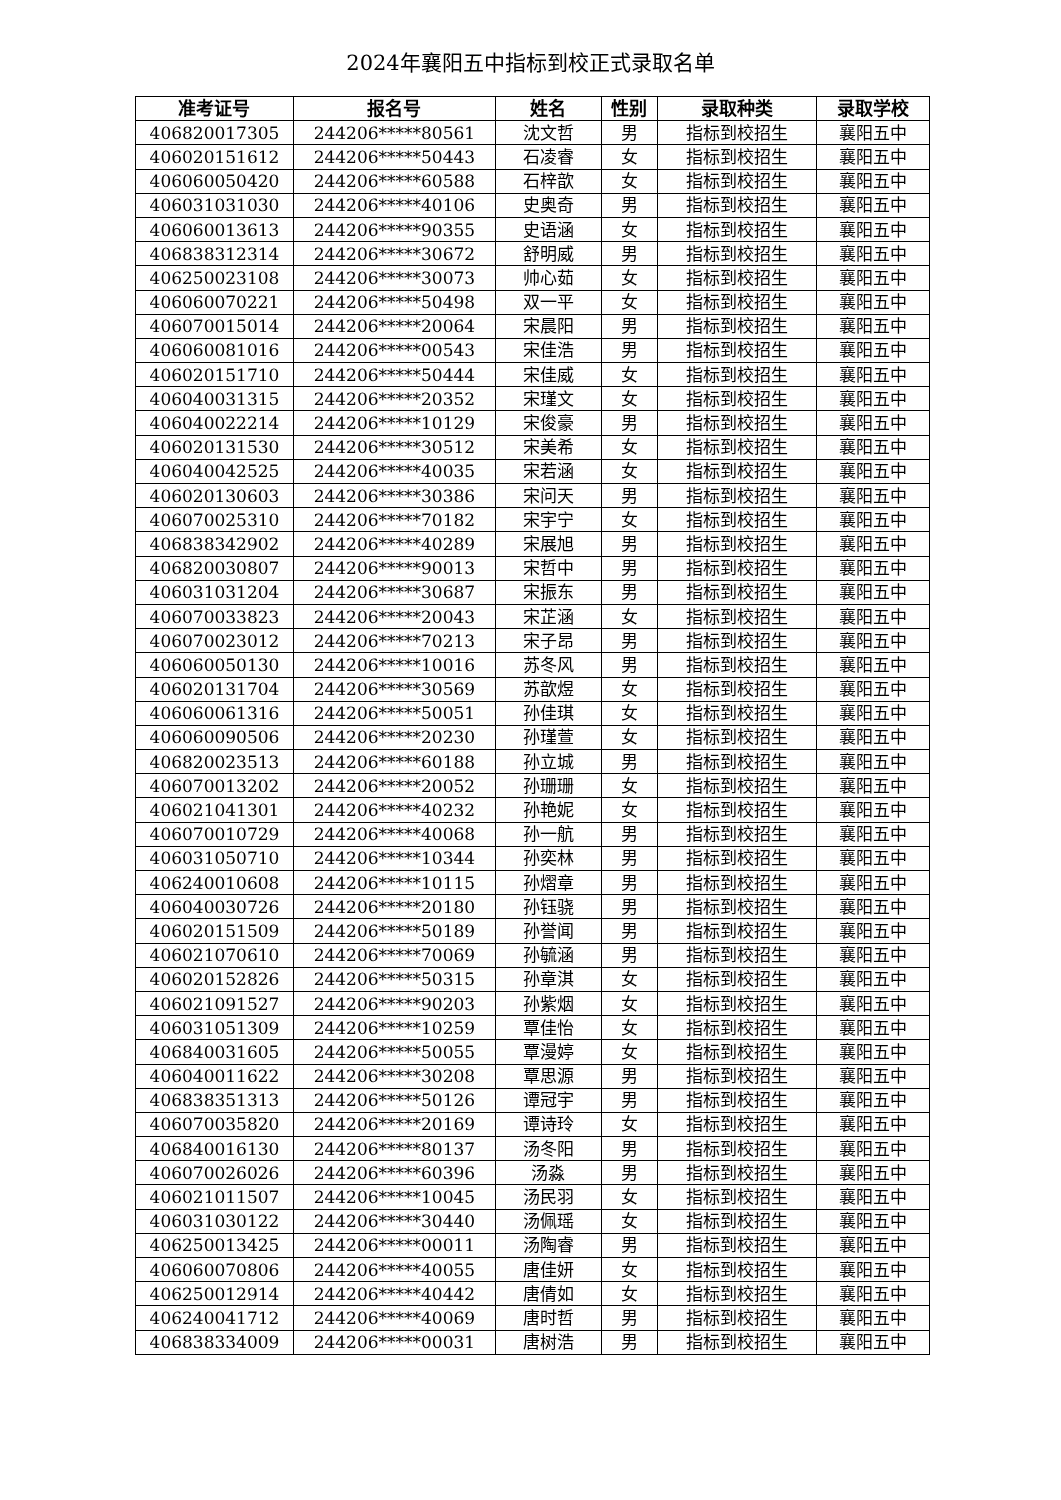2024年襄阳五中指标到校正式录取名单
| 准考证号 | 报名号 | 姓名 | 性别 | 录取种类 | 录取学校 |
| --- | --- | --- | --- | --- | --- |
| 406820017305 | 244206*****80561 | 沈文哲 | 男 | 指标到校招生 | 襄阳五中 |
| 406020151612 | 244206*****50443 | 石凌睿 | 女 | 指标到校招生 | 襄阳五中 |
| 406060050420 | 244206*****60588 | 石梓歆 | 女 | 指标到校招生 | 襄阳五中 |
| 406031031030 | 244206*****40106 | 史奥奇 | 男 | 指标到校招生 | 襄阳五中 |
| 406060013613 | 244206*****90355 | 史语涵 | 女 | 指标到校招生 | 襄阳五中 |
| 406838312314 | 244206*****30672 | 舒明威 | 男 | 指标到校招生 | 襄阳五中 |
| 406250023108 | 244206*****30073 | 帅心茹 | 女 | 指标到校招生 | 襄阳五中 |
| 406060070221 | 244206*****50498 | 双一平 | 女 | 指标到校招生 | 襄阳五中 |
| 406070015014 | 244206*****20064 | 宋晨阳 | 男 | 指标到校招生 | 襄阳五中 |
| 406060081016 | 244206*****00543 | 宋佳浩 | 男 | 指标到校招生 | 襄阳五中 |
| 406020151710 | 244206*****50444 | 宋佳威 | 女 | 指标到校招生 | 襄阳五中 |
| 406040031315 | 244206*****20352 | 宋瑾文 | 女 | 指标到校招生 | 襄阳五中 |
| 406040022214 | 244206*****10129 | 宋俊豪 | 男 | 指标到校招生 | 襄阳五中 |
| 406020131530 | 244206*****30512 | 宋美希 | 女 | 指标到校招生 | 襄阳五中 |
| 406040042525 | 244206*****40035 | 宋若涵 | 女 | 指标到校招生 | 襄阳五中 |
| 406020130603 | 244206*****30386 | 宋问天 | 男 | 指标到校招生 | 襄阳五中 |
| 406070025310 | 244206*****70182 | 宋宇宁 | 女 | 指标到校招生 | 襄阳五中 |
| 406838342902 | 244206*****40289 | 宋展旭 | 男 | 指标到校招生 | 襄阳五中 |
| 406820030807 | 244206*****90013 | 宋哲中 | 男 | 指标到校招生 | 襄阳五中 |
| 406031031204 | 244206*****30687 | 宋振东 | 男 | 指标到校招生 | 襄阳五中 |
| 406070033823 | 244206*****20043 | 宋芷涵 | 女 | 指标到校招生 | 襄阳五中 |
| 406070023012 | 244206*****70213 | 宋子昂 | 男 | 指标到校招生 | 襄阳五中 |
| 406060050130 | 244206*****10016 | 苏冬风 | 男 | 指标到校招生 | 襄阳五中 |
| 406020131704 | 244206*****30569 | 苏歆煜 | 女 | 指标到校招生 | 襄阳五中 |
| 406060061316 | 244206*****50051 | 孙佳琪 | 女 | 指标到校招生 | 襄阳五中 |
| 406060090506 | 244206*****20230 | 孙瑾萱 | 女 | 指标到校招生 | 襄阳五中 |
| 406820023513 | 244206*****60188 | 孙立城 | 男 | 指标到校招生 | 襄阳五中 |
| 406070013202 | 244206*****20052 | 孙珊珊 | 女 | 指标到校招生 | 襄阳五中 |
| 406021041301 | 244206*****40232 | 孙艳妮 | 女 | 指标到校招生 | 襄阳五中 |
| 406070010729 | 244206*****40068 | 孙一航 | 男 | 指标到校招生 | 襄阳五中 |
| 406031050710 | 244206*****10344 | 孙奕林 | 男 | 指标到校招生 | 襄阳五中 |
| 406240010608 | 244206*****10115 | 孙熠章 | 男 | 指标到校招生 | 襄阳五中 |
| 406040030726 | 244206*****20180 | 孙钰骁 | 男 | 指标到校招生 | 襄阳五中 |
| 406020151509 | 244206*****50189 | 孙誉闻 | 男 | 指标到校招生 | 襄阳五中 |
| 406021070610 | 244206*****70069 | 孙毓涵 | 男 | 指标到校招生 | 襄阳五中 |
| 406020152826 | 244206*****50315 | 孙章淇 | 女 | 指标到校招生 | 襄阳五中 |
| 406021091527 | 244206*****90203 | 孙紫烟 | 女 | 指标到校招生 | 襄阳五中 |
| 406031051309 | 244206*****10259 | 覃佳怡 | 女 | 指标到校招生 | 襄阳五中 |
| 406840031605 | 244206*****50055 | 覃漫婷 | 女 | 指标到校招生 | 襄阳五中 |
| 406040011622 | 244206*****30208 | 覃思源 | 男 | 指标到校招生 | 襄阳五中 |
| 406838351313 | 244206*****50126 | 谭冠宇 | 男 | 指标到校招生 | 襄阳五中 |
| 406070035820 | 244206*****20169 | 谭诗玲 | 女 | 指标到校招生 | 襄阳五中 |
| 406840016130 | 244206*****80137 | 汤冬阳 | 男 | 指标到校招生 | 襄阳五中 |
| 406070026026 | 244206*****60396 | 汤淼 | 男 | 指标到校招生 | 襄阳五中 |
| 406021011507 | 244206*****10045 | 汤民羽 | 女 | 指标到校招生 | 襄阳五中 |
| 406031030122 | 244206*****30440 | 汤佩瑶 | 女 | 指标到校招生 | 襄阳五中 |
| 406250013425 | 244206*****00011 | 汤陶睿 | 男 | 指标到校招生 | 襄阳五中 |
| 406060070806 | 244206*****40055 | 唐佳妍 | 女 | 指标到校招生 | 襄阳五中 |
| 406250012914 | 244206*****40442 | 唐倩如 | 女 | 指标到校招生 | 襄阳五中 |
| 406240041712 | 244206*****40069 | 唐时哲 | 男 | 指标到校招生 | 襄阳五中 |
| 406838334009 | 244206*****00031 | 唐树浩 | 男 | 指标到校招生 | 襄阳五中 |